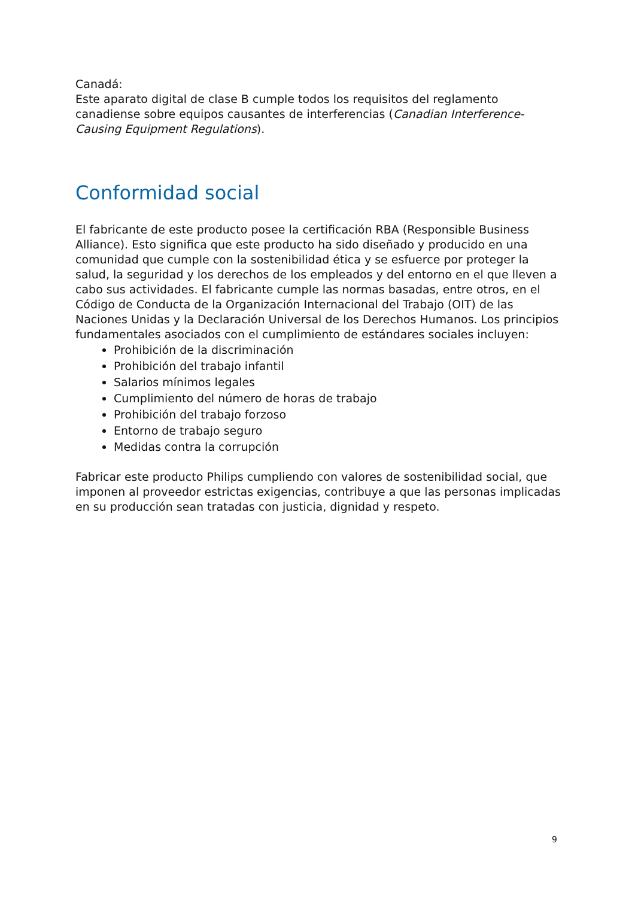Canadá:
Este aparato digital de clase B cumple todos los requisitos del reglamento canadiense sobre equipos causantes de interferencias (Canadian Interference-Causing Equipment Regulations).
Conformidad social
El fabricante de este producto posee la certificación RBA (Responsible Business Alliance). Esto significa que este producto ha sido diseñado y producido en una comunidad que cumple con la sostenibilidad ética y se esfuerce por proteger la salud, la seguridad y los derechos de los empleados y del entorno en el que lleven a cabo sus actividades. El fabricante cumple las normas basadas, entre otros, en el Código de Conducta de la Organización Internacional del Trabajo (OIT) de las Naciones Unidas y la Declaración Universal de los Derechos Humanos. Los principios fundamentales asociados con el cumplimiento de estándares sociales incluyen:
Prohibición de la discriminación
Prohibición del trabajo infantil
Salarios mínimos legales
Cumplimiento del número de horas de trabajo
Prohibición del trabajo forzoso
Entorno de trabajo seguro
Medidas contra la corrupción
Fabricar este producto Philips cumpliendo con valores de sostenibilidad social, que imponen al proveedor estrictas exigencias, contribuye a que las personas implicadas en su producción sean tratadas con justicia, dignidad y respeto.
9